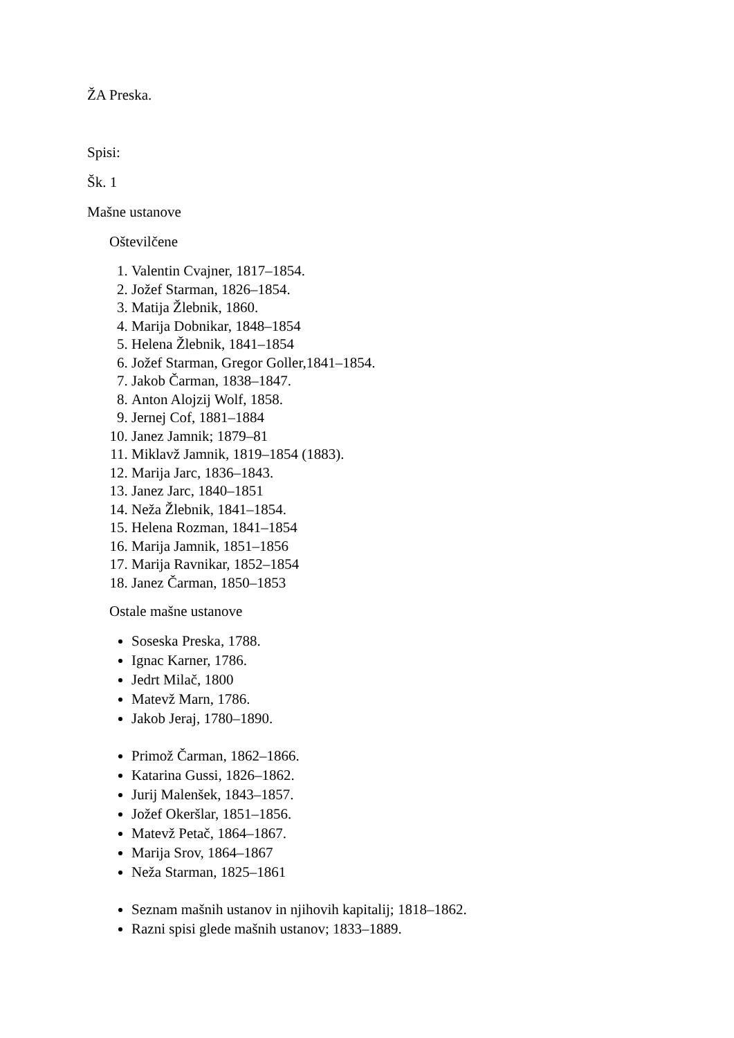ŽA Preska.
Spisi:
Šk. 1
Mašne ustanove
Oštevilčene
1. Valentin Cvajner, 1817–1854.
2. Jožef Starman, 1826–1854.
3. Matija Žlebnik, 1860.
4. Marija Dobnikar, 1848–1854
5. Helena Žlebnik, 1841–1854
6. Jožef Starman, Gregor Goller,1841–1854.
7. Jakob Čarman, 1838–1847.
8. Anton Alojzij Wolf, 1858.
9. Jernej Cof, 1881–1884
10. Janez Jamnik; 1879–81
11. Miklavž Jamnik, 1819–1854 (1883).
12. Marija Jarc, 1836–1843.
13. Janez Jarc, 1840–1851
14. Neža Žlebnik, 1841–1854.
15. Helena Rozman, 1841–1854
16. Marija Jamnik, 1851–1856
17. Marija Ravnikar, 1852–1854
18. Janez Čarman, 1850–1853
Ostale mašne ustanove
Soseska Preska, 1788.
Ignac Karner, 1786.
Jedrt Milač, 1800
Matevž Marn, 1786.
Jakob Jeraj, 1780–1890.
Primož Čarman, 1862–1866.
Katarina Gussi, 1826–1862.
Jurij Malenšek, 1843–1857.
Jožef Okeršlar, 1851–1856.
Matevž Petač, 1864–1867.
Marija Srov, 1864–1867
Neža Starman, 1825–1861
Seznam mašnih ustanov in njihovih kapitalij; 1818–1862.
Razni spisi glede mašnih ustanov; 1833–1889.